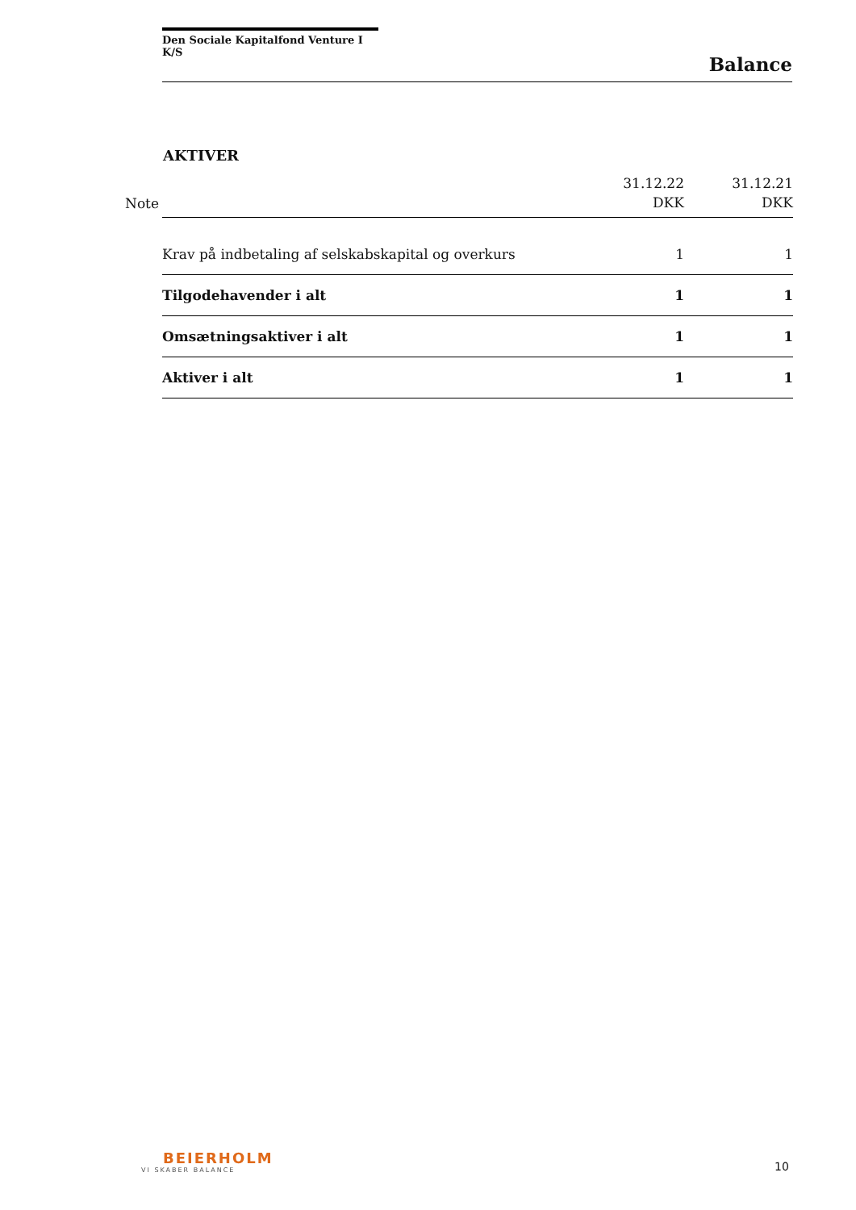Den Sociale Kapitalfond Venture I K/S
Balance
AKTIVER
| Note | | 31.12.22 DKK | 31.12.21 DKK |
| --- | --- | --- | --- |
| | Krav på indbetaling af selskabskapital og overkurs | 1 | 1 |
| | Tilgodehavender i alt | 1 | 1 |
| | Omsætningsaktiver i alt | 1 | 1 |
| | Aktiver i alt | 1 | 1 |
BEIERHOLM
VI SKABER BALANCE
10